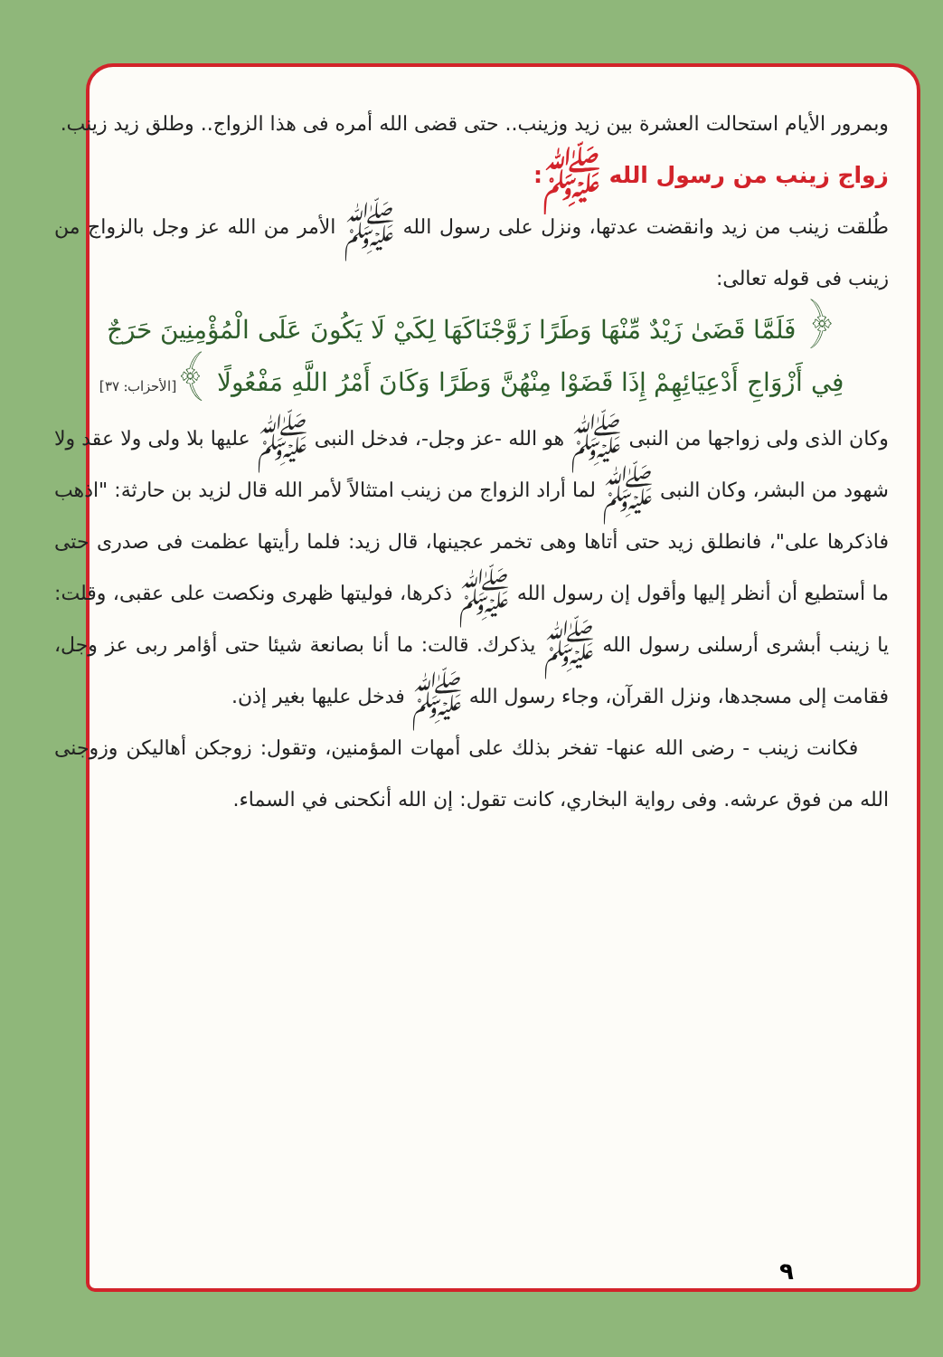وبمرور الأيام استحالت العشرة بين زيد وزينب.. حتى قضى الله أمره فى هذا الزواج.. وطلق زيد زينب.
زواج زينب من رسول الله ﷺ:
طُلقت زينب من زيد وانقضت عدتها، ونزل على رسول الله ﷺ الأمر من الله عز وجل بالزواج من زينب فى قوله تعالى:
﴿ فَلَمَّا قَضَىٰ زَيْدٌ مِّنْهَا وَطَرًا زَوَّجْنَاكَهَا لِكَيْ لَا يَكُونَ عَلَى الْمُؤْمِنِينَ حَرَجٌ فِي أَزْوَاجِ أَدْعِيَائِهِمْ إِذَا قَضَوْا مِنْهُنَّ وَطَرًا وَكَانَ أَمْرُ اللَّهِ مَفْعُولًا ﴾[الأحزاب: ٣٧]
وكان الذى ولى زواجها من النبى ﷺ هو الله -عز وجل-، فدخل النبى ﷺ عليها بلا ولى ولا عقد ولا شهود من البشر، وكان النبى ﷺ لما أراد الزواج من زينب امتثالاً لأمر الله قال لزيد بن حارثة: "اذهب فاذكرها على"، فانطلق زيد حتى أتاها وهى تخمر عجينها، قال زيد: فلما رأيتها عظمت فى صدرى حتى ما أستطيع أن أنظر إليها وأقول إن رسول الله ﷺ ذكرها، فوليتها ظهرى ونكصت على عقبى، وقلت: يا زينب أبشرى أرسلنى رسول الله ﷺ يذكرك. قالت: ما أنا بصانعة شيئا حتى أؤامر ربى عز وجل، فقامت إلى مسجدها، ونزل القرآن، وجاء رسول الله ﷺ فدخل عليها بغير إذن.
فكانت زينب - رضى الله عنها- تفخر بذلك على أمهات المؤمنين، وتقول: زوجكن أهاليكن وزوجنى الله من فوق عرشه. وفى رواية البخاري، كانت تقول: إن الله أنكحنى في السماء.
٩